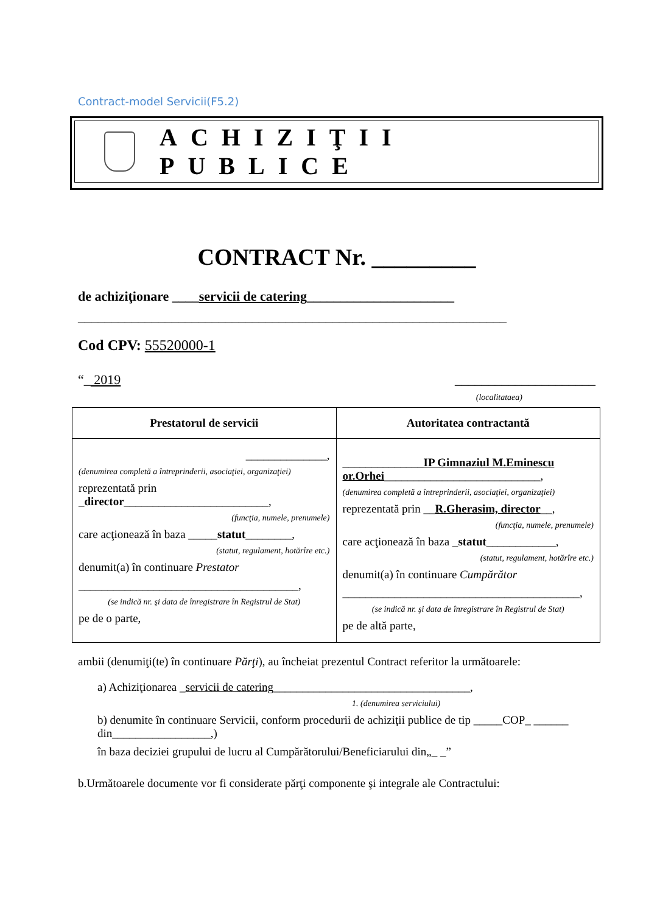Contract-model Servicii(F5.2)
ACHIZIŢII PUBLICE
CONTRACT Nr. _________
de achiziţionare ____servicii de catering______________________
________________________________________________________________
Cod CPV: 55520000-1
“_ 2019 _____________________
(localitataea)
| Prestatorul de servicii | Autoritatea contractantă |
| --- | --- |
| ______________, (denumirea completă a întreprinderii, asociaţiei, organizaţiei) reprezentată prin _ director _________________________, (funcţia, numele, prenumele) care acţionează în baza _____ statut ________, (statut, regulament, hotărîre etc.) denumit(a) în continuare Prestator ______________________________________, (se indică nr. şi data de înregistrare în Registrul de Stat) pe de o parte, | ______________ IP Gimnaziul M.Eminescu or.Orhei ___________________________, (denumirea completă a întreprinderii, asociaţiei, organizaţiei) reprezentată prin __ R.Gherasim, director __, (funcţia, numele, prenumele) care acţionează în baza _ statut ____________, (statut, regulament, hotărîre etc.) denumit(a) în continuare Cumpărător _________________________________________, (se indică nr. şi data de înregistrare în Registrul de Stat) pe de altă parte, |
ambii (denumiţi(te) în continuare Părţi), au încheiat prezentul Contract referitor la următoarele:
a) Achiziţionarea _servicii de catering__________________________________,
1. (denumirea serviciului)
b) denumite în continuare Servicii, conform procedurii de achiziţii publice de tip _____COP_ ______ din_________________,)
în baza deciziei grupului de lucru al Cumpărătorului/Beneficiarului din„_ _”
b.Următoarele documente vor fi considerate părţi componente şi integrale ale Contractului: